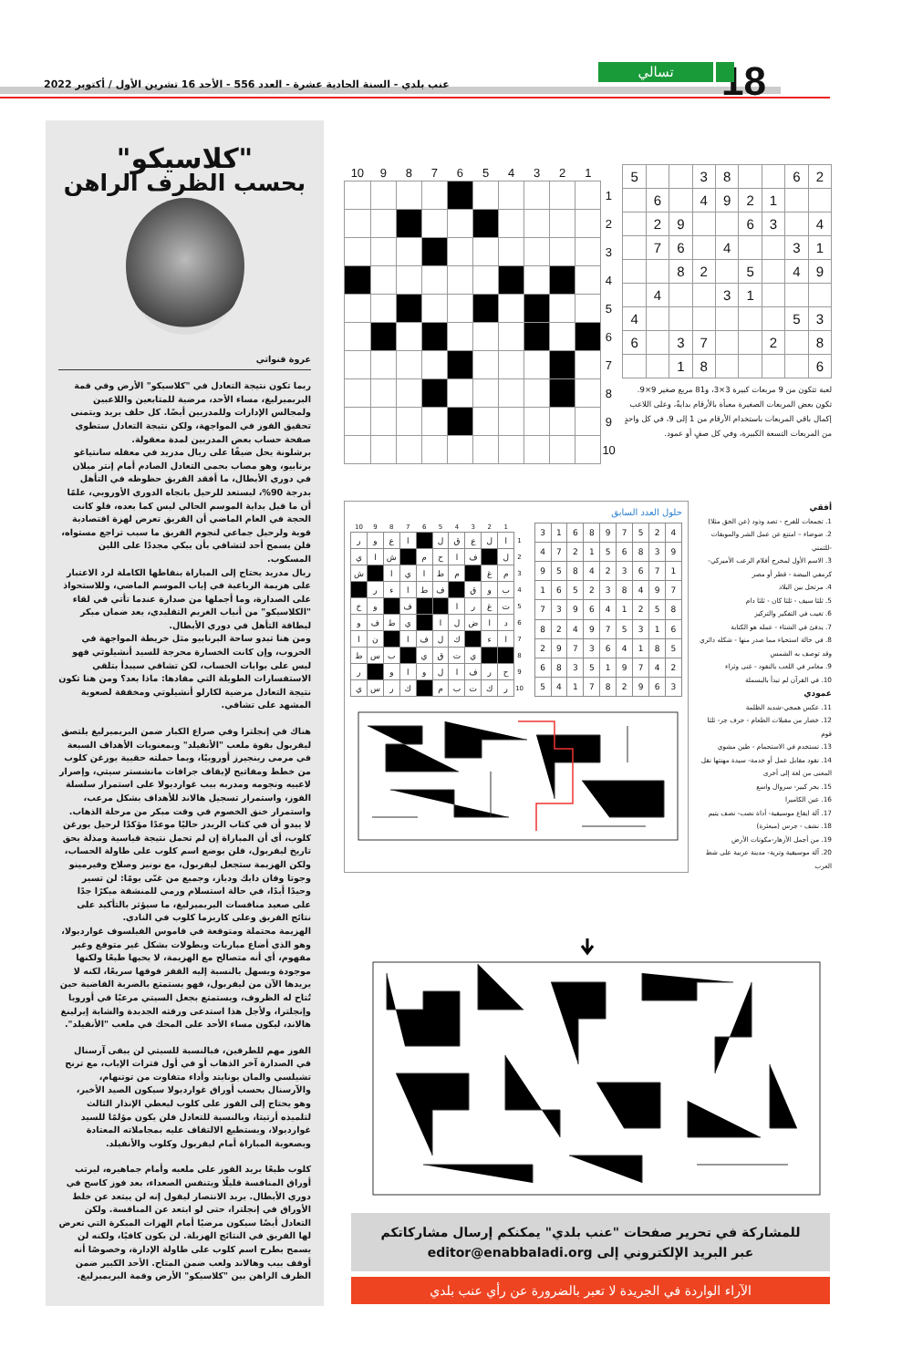18 تسالي
عنب بلدي - السنة الحادية عشرة - العدد 556 - الأحد 16 تشرين الأول / أكتوبر 2022
| 5 | | | 3 | 8 | | | 6 | 2 |
| | 6 | | 4 | 9 | 2 | 1 | | |
| | 2 | 9 | | | 6 | 3 | | 4 |
| | 7 | 6 | | 4 | | | 3 | 1 |
| | | 8 | 2 | | 5 | | 4 | 9 |
| | 4 | | | 3 | 1 | | | |
| 4 | | | | | | | 5 | 3 |
| 6 | | 3 | 7 | | | 2 | | 8 |
| | | 1 | 8 | | | | | 6 |
لعبة تتكون من 9 مربعات كبيرة 3×3، و81 مربع صغير 9×9.
تكون بعض المربعات الصغيرة معبأة بالأرقام بدايةً، وعلى اللاعب
إكمال باقي المربعات باستخدام الأرقام من 1 إلى 9، في كل واحدٍ
من المربعات التسعة الكبيرة، وفي كل صفٍ أو عمود.
| 10 | 9 | 8 | 7 | 6 | 5 | 4 | 3 | 2 | 1 | |
| --- | --- | --- | --- | --- | --- | --- | --- | --- | --- | --- |
| | | | | | | | | | | 1 |
| | | | | | | | | | | 2 |
| | | | | | | | | | | 3 |
| | | | | | | | | | | 4 |
| | | | | | | | | | | 5 |
| | | | | | | | | | | 6 |
| | | | | | | | | | | 7 |
| | | | | | | | | | | 8 |
| | | | | | | | | | | 9 |
| | | | | | | | | | | 10 |
أفقي
1. تجمعات للفرح - تصد وذود (عن الحق مثلا)
2. ضوضاء – امتنع عن عمل الشر والموبقات -للتمني
3. الاسم الأول لمخرج أفلام الرعب الأميركي- كرمفي البيضة - قطر أو مصر
4. مرتحل بين البلاد
5. ثلثا سيف - ثلثا كان - ثلثا دام
6. تغيب في التفكير والتركيز
7. يدفئ في الشتاء - عمله هو الكتابة
8. في حالة استحياء مما صدر منها - شكله دائري وقد توصف به الشمس
9. مغامر في اللعب بالنقود - غنى وثراء
10. في القرآن لم تبدأ بالبسملة
عمودي
11. عكس همجي-شديد الظلمة
12. خضار من مقبلات الطعام - حرف جر- ثلثا قوم
13. تستخدم في الاستحمام - طين مشوي
14. نقود مقابل عمل أو خدمة- سيدة مهنتها نقل المعنى من لغة إلى أخرى
15. بحر كبير- سروال واسع
16. عين الكاميرا
17. آلة ايقاع موسيقية- أداة نصب- نصف يتيم
18. نشف - جرس (مبعثرة)
19. من أجمل الأزهار-مكونات الأرض
20. آلة موسيقية وترية- مدينة عربية على شط العرب
حلول العدد السابق
| 3 | 1 | 6 | 8 | 9 | 7 | 5 | 2 | 4 |
| 4 | 7 | 2 | 1 | 5 | 6 | 8 | 3 | 9 |
| 9 | 5 | 8 | 4 | 2 | 3 | 6 | 7 | 1 |
| 1 | 6 | 5 | 2 | 3 | 8 | 4 | 9 | 7 |
| 7 | 3 | 9 | 6 | 4 | 1 | 2 | 5 | 8 |
| 8 | 2 | 4 | 9 | 7 | 5 | 3 | 1 | 6 |
| 2 | 9 | 7 | 3 | 6 | 4 | 1 | 8 | 5 |
| 6 | 8 | 3 | 5 | 1 | 9 | 7 | 4 | 2 |
| 5 | 4 | 1 | 7 | 8 | 2 | 9 | 6 | 3 |
| 10 | 9 | 8 | 7 | 6 | 5 | 4 | 3 | 2 | 1 | |
| --- | --- | --- | --- | --- | --- | --- | --- | --- | --- | --- |
| ر | و | ع | ا | | ل | ق | ع | ل | ا | 1 |
| ي | ا | ش | | م | ح | ا | ف | | ل | 2 |
| ش | | ا | ي | ا | ط | م | | غ | م | 3 |
| | ر | ء | ا | ط | ف | | ق | و | ب | 4 |
| خ | و | | ف | | | ا | ر | غ | ت | 5 |
| و | ف | ط | ي | | ا | ل | ض | ا | د | 6 |
| ا | ن | | ا | ف | ل | ك | | ء | ا | 7 |
| ط | س | ب | | ي | ق | ت | ي | | | 8 |
| ر | | و | ا | و | ل | ا | ف | ر | ح | 9 |
| ي | س | ر | ك | | م | ب | ت | ك | ر | 10 |
"كلاسيكو"
بحسب الظرف الراهن
عروة قنواتي
ربما تكون نتيجة التعادل في "كلاسيكو" الأرض وفي قمة البريميرليغ، مساء الأحد، مرضية للمتابعين واللاعبين ولمجالس الإدارات وللمدربين أيضًا. كل حلف يريد ويتمنى تحقيق الفوز في المواجهة، ولكن نتيجة التعادل ستطوي صفحة حساب بعض المدربين لمدة معقولة.
برشلونة يحل ضيفًا على ريال مدريد في معقله سانتياغو برنابيو، وهو مصاب بحمى التعادل الصادم أمام إنتر ميلان في دوري الأبطال، ما أفقد الفريق حظوظه في التأهل بدرجة 90%، ليستعد للرحيل باتجاه الدوري الأوروبي، علمًا أن ما قبل بداية الموسم الحالي ليس كما بعده، فلو كانت الحجة في العام الماضي أن الفريق تعرض لهزة اقتصادية قوية ولرحيل جماعي لنجوم الفريق ما سبب تراجع مستواه، فلن يسمح أحد لتشافي بأن يبكي مجددًا على اللبن المسكوب.
ريال مدريد يحتاج إلى المباراة بنقاطها الكاملة لرد الاعتبار على هزيمة الرباعية في إياب الموسم الماضي، وللاستحواذ على الصدارة، وما أجملها من صدارة عندما تأتي في لقاء "الكلاسيكو" من أنياب الغريم التقليدي، بعد ضمان مبكر لبطاقة التأهل في دوري الأبطال.
ومن هنا تبدو ساحة البرنابيو مثل خريطة المواجهة في الحروب، وإن كانت الخسارة محرجة للسيد أنشيلوتي فهو ليس على بوابات الحساب، لكن تشافي سيبدأ بتلقي الاستفسارات الطويلة التي مفادها: ماذا بعد؟ ومن هنا تكون نتيجة التعادل مرضية لكارلو أنشيلوتي ومخففة لصعوبة المشهد على تشافي.
هناك في إنجلترا وفي صراع الكبار ضمن البريميرليغ يلتصق ليفربول بقوة ملعب "الأنفيلد" وبمعنويات الأهداف السبعة في مرمى رينجيرز أوروبيًا، وبما حملته حقيبة يورغن كلوب من خطط ومفاتيح لإيقاف جرافات مانشستر سيتي، وإصرار لاعبيه ونجومه ومدربه بيب غوارديولا على استمرار سلسلة الفوز، واستمرار تسجيل هالاند للأهداف بشكل مرعب، واستمرار خنق الخصوم في وقت مبكر من مرحلة الذهاب.
لا يبدو أن في كتاب الريدز حاليًا موعدًا مؤكدًا لرحيل يورغن كلوب، أي أن المباراة إن لم تحمل نتيجة قياسية ومذلة بحق تاريخ ليفربول، فلن يوضع اسم كلوب على طاولة الحساب، ولكن الهزيمة ستجعل ليفربول، مع نونيز وصلاح وفيرمينو وجوتا وفان دايك ودياز، وجميع من غنّى يومًا: لن تسير وحيدًا أبدًا، في حالة استسلام ورمي للمنشفة مبكرًا جدًا على صعيد منافسات البريميرليغ، ما سيؤثر بالتأكيد على نتائج الفريق وعلى كاريزما كلوب في النادي.
الهزيمة محتملة ومتوقعة في قاموس الفيلسوف غوارديولا، وهو الذي أضاع مباريات وبطولات بشكل غير متوقع وغير مفهوم، أي أنه متصالح مع الهزيمة، لا يحبها طبعًا ولكنها موجودة ويسهل بالنسبة إليه القفز فوقها سريعًا، لكنه لا يريدها الآن من ليفربول، فهو يستمتع بالضربة القاضية حين تُتاح له الظروف، ويستمتع بجعل السيتي مرعبًا في أوروبا وإنجلترا، ولأجل هذا استدعى ورقته الجديدة والشابة إيرلينغ هالاند، ليكون مساء الأحد على المحك في ملعب "الأنفيلد".
الفوز مهم للطرفين، فبالنسبة للسيتي لن يبقى آرسنال في الصدارة آخر الذهاب أو في أول فترات الإياب، مع ترنح تشيلسي والمان يونايتد وأداء متفاوت من توتنهام، والآرسنال بحسب أوراق غوارديولا سيكون الصيد الأخير، وهو يحتاج إلى الفوز على كلوب ليعطي الإنذار الثالث لتلميذه أرتيتا، وبالنسبة للتعادل فلن يكون مؤلمًا للسيد غوارديولا، ويستطيع الالتفاف عليه بمجاملاته المعتادة وبصعوبة المباراة أمام ليفربول وكلوب والأنفيلد.
كلوب طبعًا يريد الفوز على ملعبه وأمام جماهيره، ليرتب أوراق المنافسة قليلًا ويتنفس الصعداء، بعد فوز كاسح في دوري الأبطال. يريد الانتصار ليقول إنه لن يبتعد عن خلط الأوراق في إنجلترا، حتى لو ابتعد عن المنافسة. ولكن التعادل أيضًا سيكون مرضيًا أمام الهزات المبكرة التي تعرض لها الفريق في النتائج الهزيلة. لن يكون كافيًا، ولكنه لن يسمح بطرح اسم كلوب على طاولة الإدارة، وخصوصًا أنه أوقف بيب وهالاند ولعب ضمن المتاح. الأحد الكبير ضمن الظرف الراهن بين "كلاسيكو" الأرض وقمة البريميرليغ.
للمشاركة في تحرير صفحات "عنب بلدي" يمكنكم إرسال مشاركاتكم
عبر البريد الإلكتروني إلى editor@enabbaladi.org
الآراء الواردة في الجريدة لا تعبر بالضرورة عن رأي عنب بلدي